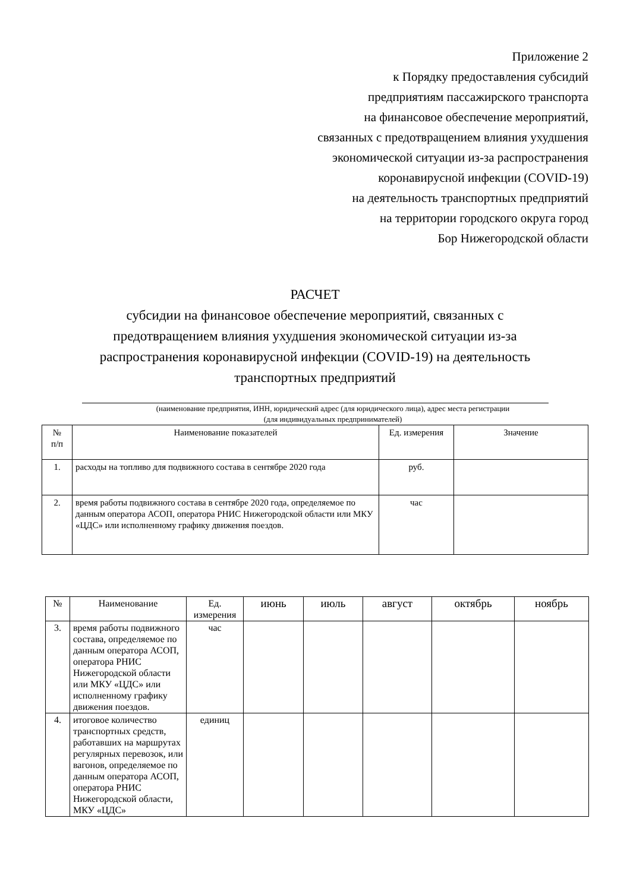Приложение 2
к Порядку предоставления субсидий
предприятиям пассажирского транспорта
на финансовое обеспечение мероприятий,
связанных с предотвращением влияния ухудшения
экономической ситуации из-за распространения
коронавирусной инфекции (COVID-19)
на деятельность транспортных предприятий
на территории городского округа город
Бор Нижегородской области
РАСЧЕТ
субсидии на финансовое обеспечение мероприятий, связанных с
предотвращением влияния ухудшения экономической ситуации из-за
распространения коронавирусной инфекции (COVID-19) на деятельность
транспортных предприятий
(наименование предприятия, ИНН, юридический адрес (для юридического лица), адрес места регистрации
(для индивидуальных предпринимателей)
| № п/п | Наименование показателей | Ед. измерения | Значение |
| --- | --- | --- | --- |
| 1. | расходы на топливо для подвижного состава в сентябре 2020 года | руб. | |
| 2. | время работы подвижного состава в сентябре 2020 года, определяемое по данным оператора АСОП, оператора РНИС Нижегородской области или МКУ «ЦДС» или исполненному графику движения поездов. | час | |
| № | Наименование | Ед. измерения | июнь | июль | август | октябрь | ноябрь |
| --- | --- | --- | --- | --- | --- | --- | --- |
| 3. | время работы подвижного состава, определяемое по данным оператора АСОП, оператора РНИС Нижегородской области или МКУ «ЦДС» или исполненному графику движения поездов. | час | | | | | |
| 4. | итоговое количество транспортных средств, работавших на маршрутах регулярных перевозок, или вагонов, определяемое по данным оператора АСОП, оператора РНИС Нижегородской области, МКУ «ЦДС» | единиц | | | | | |